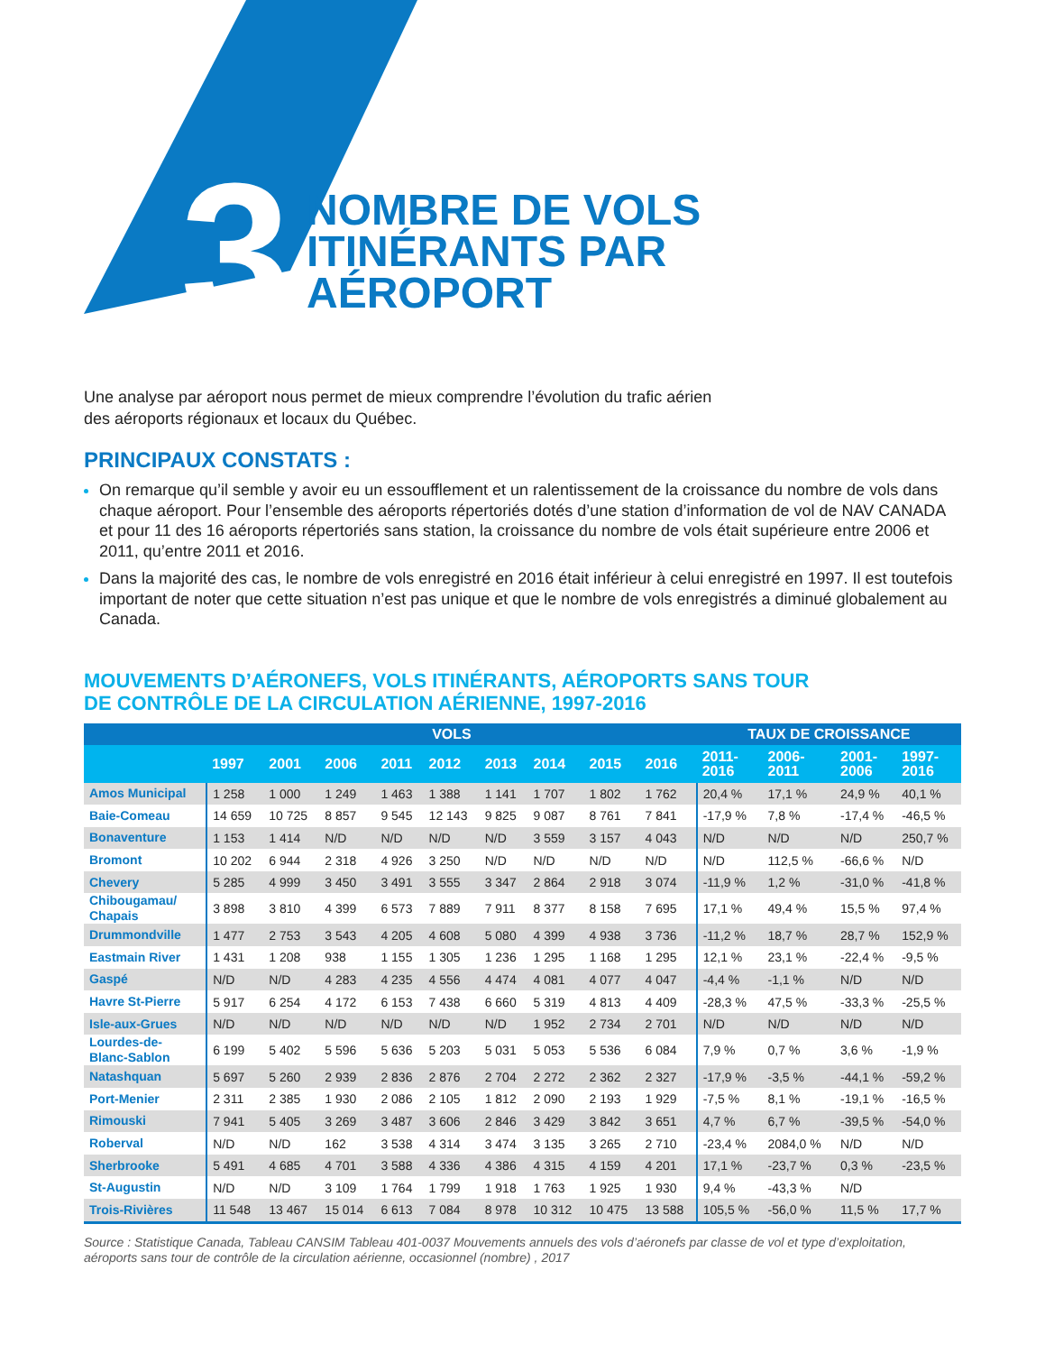3
NOMBRE DE VOLS
ITINÉRANTS PAR
AÉROPORT
Une analyse par aéroport nous permet de mieux comprendre l’évolution du trafic aérien
des aéroports régionaux et locaux du Québec.
PRINCIPAUX CONSTATS :
On remarque qu’il semble y avoir eu un essoufflement et un ralentissement de la croissance du nombre de vols dans chaque aéroport. Pour l’ensemble des aéroports répertoriés dotés d’une station d’information de vol de NAV CANADA et pour 11 des 16 aéroports répertoriés sans station, la croissance du nombre de vols était supérieure entre 2006 et 2011, qu’entre 2011 et 2016.
Dans la majorité des cas, le nombre de vols enregistré en 2016 était inférieur à celui enregistré en 1997. Il est toutefois important de noter que cette situation n’est pas unique et que le nombre de vols enregistrés a diminué globalement au Canada.
MOUVEMENTS D’AÉRONEFS, VOLS ITINÉRANTS, AÉROPORTS SANS TOUR
DE CONTRÔLE DE LA CIRCULATION AÉRIENNE, 1997-2016
| | VOLS | | | | | | | | | TAUX DE CROISSANCE | | | |
| --- | --- | --- | --- | --- | --- | --- | --- | --- | --- | --- | --- | --- | --- |
| | 1997 | 2001 | 2006 | 2011 | 2012 | 2013 | 2014 | 2015 | 2016 | 2011- 2016 | 2006- 2011 | 2001- 2006 | 1997- 2016 |
| Amos Municipal | 1 258 | 1 000 | 1 249 | 1 463 | 1 388 | 1 141 | 1 707 | 1 802 | 1 762 | 20,4 % | 17,1 % | 24,9 % | 40,1 % |
| Baie-Comeau | 14 659 | 10 725 | 8 857 | 9 545 | 12 143 | 9 825 | 9 087 | 8 761 | 7 841 | -17,9 % | 7,8 % | -17,4 % | -46,5 % |
| Bonaventure | 1 153 | 1 414 | N/D | N/D | N/D | N/D | 3 559 | 3 157 | 4 043 | N/D | N/D | N/D | 250,7 % |
| Bromont | 10 202 | 6 944 | 2 318 | 4 926 | 3 250 | N/D | N/D | N/D | N/D | N/D | 112,5 % | -66,6 % | N/D |
| Chevery | 5 285 | 4 999 | 3 450 | 3 491 | 3 555 | 3 347 | 2 864 | 2 918 | 3 074 | -11,9 % | 1,2 % | -31,0 % | -41,8 % |
| Chibougamau/ Chapais | 3 898 | 3 810 | 4 399 | 6 573 | 7 889 | 7 911 | 8 377 | 8 158 | 7 695 | 17,1 % | 49,4 % | 15,5 % | 97,4 % |
| Drummondville | 1 477 | 2 753 | 3 543 | 4 205 | 4 608 | 5 080 | 4 399 | 4 938 | 3 736 | -11,2 % | 18,7 % | 28,7 % | 152,9 % |
| Eastmain River | 1 431 | 1 208 | 938 | 1 155 | 1 305 | 1 236 | 1 295 | 1 168 | 1 295 | 12,1 % | 23,1 % | -22,4 % | -9,5 % |
| Gaspé | N/D | N/D | 4 283 | 4 235 | 4 556 | 4 474 | 4 081 | 4 077 | 4 047 | -4,4 % | -1,1 % | N/D | N/D |
| Havre St-Pierre | 5 917 | 6 254 | 4 172 | 6 153 | 7 438 | 6 660 | 5 319 | 4 813 | 4 409 | -28,3 % | 47,5 % | -33,3 % | -25,5 % |
| Isle-aux-Grues | N/D | N/D | N/D | N/D | N/D | N/D | 1 952 | 2 734 | 2 701 | N/D | N/D | N/D | N/D |
| Lourdes-de- Blanc-Sablon | 6 199 | 5 402 | 5 596 | 5 636 | 5 203 | 5 031 | 5 053 | 5 536 | 6 084 | 7,9 % | 0,7 % | 3,6 % | -1,9 % |
| Natashquan | 5 697 | 5 260 | 2 939 | 2 836 | 2 876 | 2 704 | 2 272 | 2 362 | 2 327 | -17,9 % | -3,5 % | -44,1 % | -59,2 % |
| Port-Menier | 2 311 | 2 385 | 1 930 | 2 086 | 2 105 | 1 812 | 2 090 | 2 193 | 1 929 | -7,5 % | 8,1 % | -19,1 % | -16,5 % |
| Rimouski | 7 941 | 5 405 | 3 269 | 3 487 | 3 606 | 2 846 | 3 429 | 3 842 | 3 651 | 4,7 % | 6,7 % | -39,5 % | -54,0 % |
| Roberval | N/D | N/D | 162 | 3 538 | 4 314 | 3 474 | 3 135 | 3 265 | 2 710 | -23,4 % | 2084,0 % | N/D | N/D |
| Sherbrooke | 5 491 | 4 685 | 4 701 | 3 588 | 4 336 | 4 386 | 4 315 | 4 159 | 4 201 | 17,1 % | -23,7 % | 0,3 % | -23,5 % |
| St-Augustin | N/D | N/D | 3 109 | 1 764 | 1 799 | 1 918 | 1 763 | 1 925 | 1 930 | 9,4 % | -43,3 % | N/D | |
| Trois-Rivières | 11 548 | 13 467 | 15 014 | 6 613 | 7 084 | 8 978 | 10 312 | 10 475 | 13 588 | 105,5 % | -56,0 % | 11,5 % | 17,7 % |
Source : Statistique Canada, Tableau CANSIM Tableau 401-0037 Mouvements annuels des vols d’aéronefs par classe de vol et type d’exploitation, aéroports sans tour de contrôle de la circulation aérienne, occasionnel (nombre) , 2017